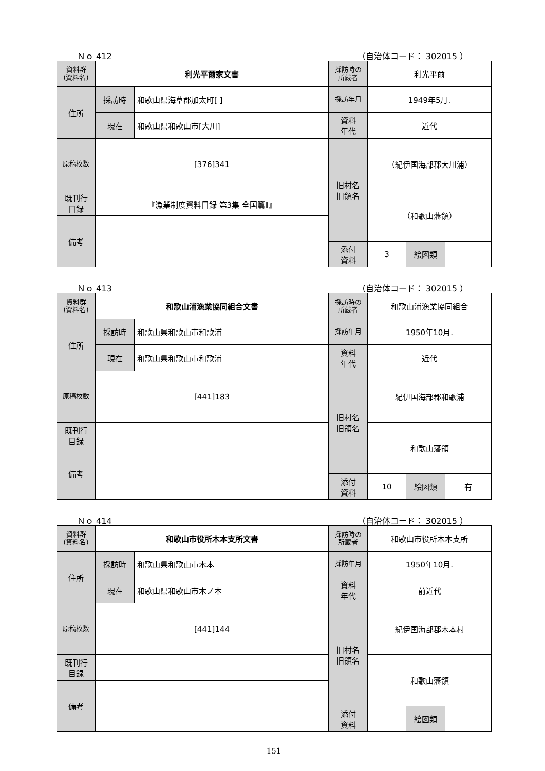Ｎｏ 412 （自治体コード： 302015 ）
| 資料群 (資料名) | 利光平爾家文書 | | 採訪時の 所蔵者 | 利光平爾 | | |
| 住所 | 採訪時 | 和歌山県海草郡加太町[ ] | 採訪年月 | 1949年5月. | | |
| | 現在 | 和歌山県和歌山市[大川] | 資料 年代 | 近代 | | |
| 原稿枚数 | [376]341 | | 旧村名 旧領名 | （紀伊国海部郡大川浦） | | |
| 既刊行 目録 | 『漁業制度資料目録 第3集 全国篇Ⅱ』 | | | （和歌山藩領） | | |
| 備考 | | | | | | |
| | | | 添付 資料 | 3 | 絵図類 | |
Ｎｏ 413 （自治体コード： 302015 ）
| 資料群 (資料名) | 和歌山浦漁業協同組合文書 | | 採訪時の 所蔵者 | 和歌山浦漁業協同組合 | | |
| 住所 | 採訪時 | 和歌山県和歌山市和歌浦 | 採訪年月 | 1950年10月. | | |
| | 現在 | 和歌山県和歌山市和歌浦 | 資料 年代 | 近代 | | |
| 原稿枚数 | [441]183 | | 旧村名 旧領名 | 紀伊国海部郡和歌浦 | | |
| 既刊行 目録 | | | | 和歌山藩領 | | |
| 備考 | | | | | | |
| | | | 添付 資料 | 10 | 絵図類 | 有 |
Ｎｏ 414 （自治体コード： 302015 ）
| 資料群 (資料名) | 和歌山市役所木本支所文書 | | 採訪時の 所蔵者 | 和歌山市役所木本支所 | | |
| 住所 | 採訪時 | 和歌山県和歌山市木本 | 採訪年月 | 1950年10月. | | |
| | 現在 | 和歌山県和歌山市木ノ本 | 資料 年代 | 前近代 | | |
| 原稿枚数 | [441]144 | | 旧村名 旧領名 | 紀伊国海部郡木本村 | | |
| 既刊行 目録 | | | | 和歌山藩領 | | |
| 備考 | | | | | | |
| | | | 添付 資料 | | 絵図類 | |
151